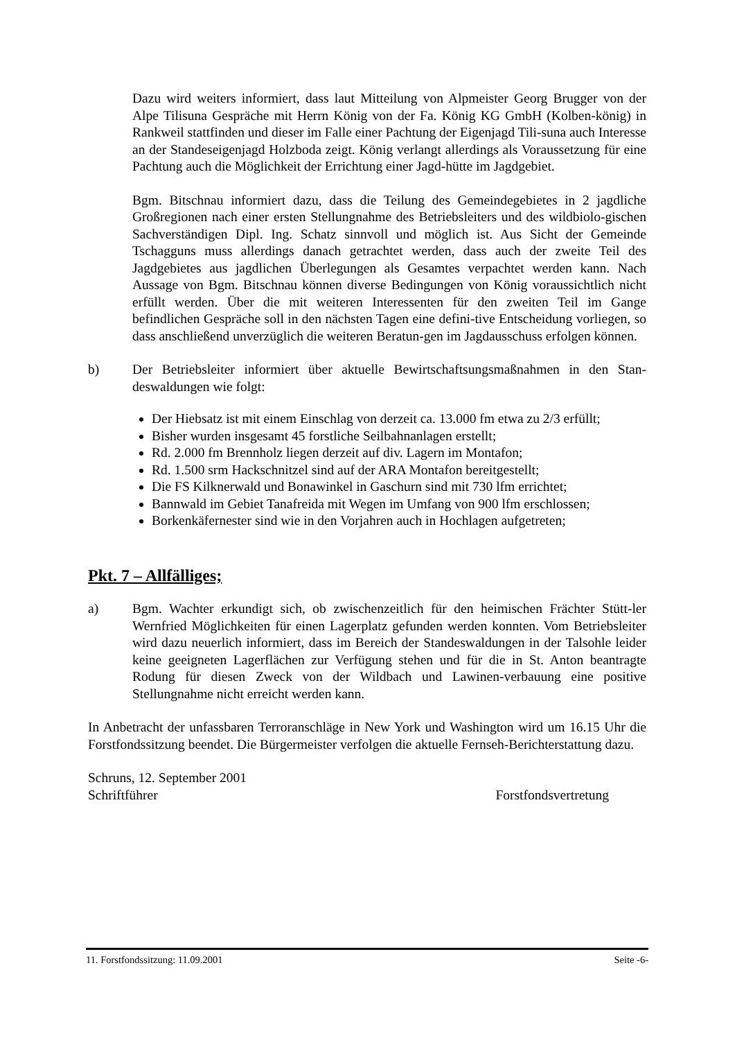Dazu wird weiters informiert, dass laut Mitteilung von Alpmeister Georg Brugger von der Alpe Tilisuna Gespräche mit Herrn König von der Fa. König KG GmbH (Kolben-könig) in Rankweil stattfinden und dieser im Falle einer Pachtung der Eigenjagd Tili-suna auch Interesse an der Standeseigenjagd Holzboda zeigt. König verlangt allerdings als Voraussetzung für eine Pachtung auch die Möglichkeit der Errichtung einer Jagd-hütte im Jagdgebiet.
Bgm. Bitschnau informiert dazu, dass die Teilung des Gemeindegebietes in 2 jagdliche Großregionen nach einer ersten Stellungnahme des Betriebsleiters und des wildbiolo-gischen Sachverständigen Dipl. Ing. Schatz sinnvoll und möglich ist. Aus Sicht der Gemeinde Tschagguns muss allerdings danach getrachtet werden, dass auch der zweite Teil des Jagdgebietes aus jagdlichen Überlegungen als Gesamtes verpachtet werden kann. Nach Aussage von Bgm. Bitschnau können diverse Bedingungen von König voraussichtlich nicht erfüllt werden. Über die mit weiteren Interessenten für den zweiten Teil im Gange befindlichen Gespräche soll in den nächsten Tagen eine defini-tive Entscheidung vorliegen, so dass anschließend unverzüglich die weiteren Beratun-gen im Jagdausschuss erfolgen können.
b) Der Betriebsleiter informiert über aktuelle Bewirtschaftsungsmaßnahmen in den Stan-deswaldungen wie folgt:
Der Hiebsatz ist mit einem Einschlag von derzeit ca. 13.000 fm etwa zu 2/3 erfüllt;
Bisher wurden insgesamt 45 forstliche Seilbahnanlagen erstellt;
Rd. 2.000 fm Brennholz liegen derzeit auf div. Lagern im Montafon;
Rd. 1.500 srm Hackschnitzel sind auf der ARA Montafon bereitgestellt;
Die FS Kilknerwald und Bonawinkel in Gaschurn sind mit 730 lfm errichtet;
Bannwald im Gebiet Tanafreida mit Wegen im Umfang von 900 lfm erschlossen;
Borkenkäfernester sind wie in den Vorjahren auch in Hochlagen aufgetreten;
Pkt. 7 – Allfälliges;
a) Bgm. Wachter erkundigt sich, ob zwischenzeitlich für den heimischen Frächter Stütt-ler Wernfried Möglichkeiten für einen Lagerplatz gefunden werden konnten. Vom Betriebsleiter wird dazu neuerlich informiert, dass im Bereich der Standeswaldungen in der Talsohle leider keine geeigneten Lagerflächen zur Verfügung stehen und für die in St. Anton beantragte Rodung für diesen Zweck von der Wildbach und Lawinen-verbauung eine positive Stellungnahme nicht erreicht werden kann.
In Anbetracht der unfassbaren Terroranschläge in New York und Washington wird um 16.15 Uhr die Forstfondssitzung beendet. Die Bürgermeister verfolgen die aktuelle Fernseh-Berichterstattung dazu.
Schruns, 12. September 2001
Schriftführer Forstfondsvertretung
11. Forstfondssitzung: 11.09.2001 Seite -6-